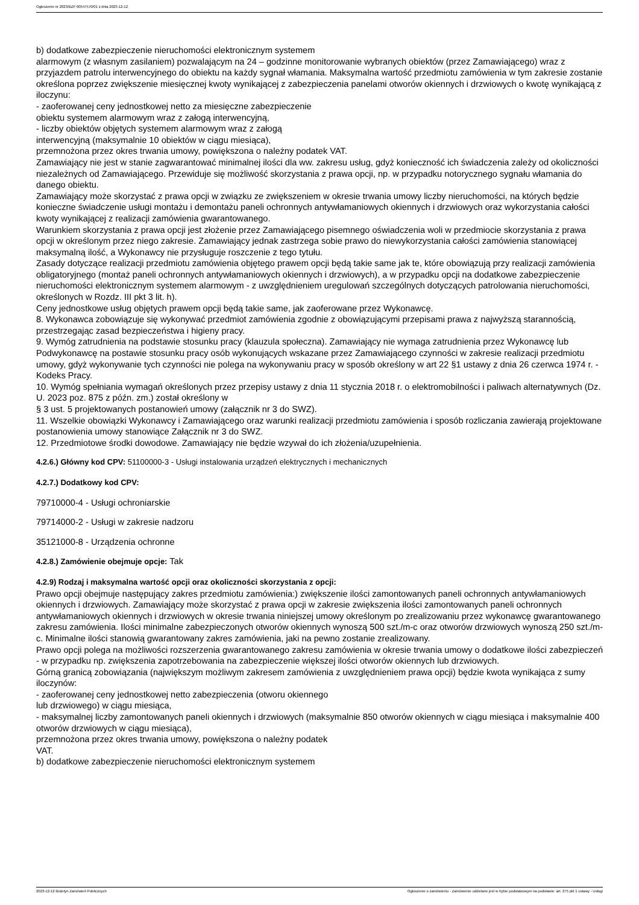Ogłoszenie nr 2023/BZP 00547570/01 z dnia 2023-12-12
b) dodatkowe zabezpieczenie nieruchomości elektronicznym systemem
alarmowym (z własnym zasilaniem) pozwalającym na 24 – godzinne monitorowanie wybranych obiektów (przez Zamawiającego) wraz z przyjazdem patrolu interwencyjnego do obiektu na każdy sygnał włamania. Maksymalna wartość przedmiotu zamówienia w tym zakresie zostanie określona poprzez zwiększenie miesięcznej kwoty wynikającej z zabezpieczenia panelami otworów okiennych i drzwiowych o kwotę wynikającą z iloczynu:
- zaoferowanej ceny jednostkowej netto za miesięczne zabezpieczenie
obiektu systemem alarmowym wraz z załogą interwencyjną,
- liczby obiektów objętych systemem alarmowym wraz z załogą
interwencyjną (maksymalnie 10 obiektów w ciągu miesiąca),
przemnożona przez okres trwania umowy, powiększona o należny podatek VAT.
Zamawiający nie jest w stanie zagwarantować minimalnej ilości dla ww. zakresu usług, gdyż konieczność ich świadczenia zależy od okoliczności niezależnych od Zamawiającego. Przewiduje się możliwość skorzystania z prawa opcji, np. w przypadku notorycznego sygnału włamania do danego obiektu.
Zamawiający może skorzystać z prawa opcji w związku ze zwiększeniem w okresie trwania umowy liczby nieruchomości, na których będzie konieczne świadczenie usługi montażu i demontażu paneli ochronnych antywłamaniowych okiennych i drzwiowych oraz wykorzystania całości kwoty wynikającej z realizacji zamówienia gwarantowanego.
Warunkiem skorzystania z prawa opcji jest złożenie przez Zamawiającego pisemnego oświadczenia woli w przedmiocie skorzystania z prawa opcji w określonym przez niego zakresie. Zamawiający jednak zastrzega sobie prawo do niewykorzystania całości zamówienia stanowiącej maksymalną ilość, a Wykonawcy nie przysługuje roszczenie z tego tytułu.
Zasady dotyczące realizacji przedmiotu zamówienia objętego prawem opcji będą takie same jak te, które obowiązują przy realizacji zamówienia obligatoryjnego (montaż paneli ochronnych antywłamaniowych okiennych i drzwiowych), a w przypadku opcji na dodatkowe zabezpieczenie nieruchomości elektronicznym systemem alarmowym - z uwzględnieniem uregulowań szczególnych dotyczących patrolowania nieruchomości, określonych w Rozdz. III pkt 3 lit. h).
Ceny jednostkowe usług objętych prawem opcji będą takie same, jak zaoferowane przez Wykonawcę.
8. Wykonawca zobowiązuje się wykonywać przedmiot zamówienia zgodnie z obowiązującymi przepisami prawa z najwyższą starannością, przestrzegając zasad bezpieczeństwa i higieny pracy.
9. Wymóg zatrudnienia na podstawie stosunku pracy (klauzula społeczna). Zamawiający nie wymaga zatrudnienia przez Wykonawcę lub Podwykonawcę na postawie stosunku pracy osób wykonujących wskazane przez Zamawiającego czynności w zakresie realizacji przedmiotu umowy, gdyż wykonywanie tych czynności nie polega na wykonywaniu pracy w sposób określony w art 22 §1 ustawy z dnia 26 czerwca 1974 r. - Kodeks Pracy.
10. Wymóg spełniania wymagań określonych przez przepisy ustawy z dnia 11 stycznia 2018 r. o elektromobilności i paliwach alternatywnych (Dz. U. 2023 poz. 875 z późn. zm.) został określony w
§ 3 ust. 5 projektowanych postanowień umowy (załącznik nr 3 do SWZ).
11. Wszelkie obowiązki Wykonawcy i Zamawiającego oraz warunki realizacji przedmiotu zamówienia i sposób rozliczania zawierają projektowane postanowienia umowy stanowiące Załącznik nr 3 do SWZ.
12. Przedmiotowe środki dowodowe. Zamawiający nie będzie wzywał do ich złożenia/uzupełnienia.
4.2.6.) Główny kod CPV: 51100000-3 - Usługi instalowania urządzeń elektrycznych i mechanicznych
4.2.7.) Dodatkowy kod CPV:
79710000-4 - Usługi ochroniarskie
79714000-2 - Usługi w zakresie nadzoru
35121000-8 - Urządzenia ochronne
4.2.8.) Zamówienie obejmuje opcje: Tak
4.2.9) Rodzaj i maksymalna wartość opcji oraz okoliczności skorzystania z opcji:
Prawo opcji obejmuje następujący zakres przedmiotu zamówienia:) zwiększenie ilości zamontowanych paneli ochronnych antywłamaniowych okiennych i drzwiowych. Zamawiający może skorzystać z prawa opcji w zakresie zwiększenia ilości zamontowanych paneli ochronnych antywłamaniowych okiennych i drzwiowych w okresie trwania niniejszej umowy określonym po zrealizowaniu przez wykonawcę gwarantowanego zakresu zamówienia. Ilości minimalne zabezpieczonych otworów okiennych wynoszą 500 szt./m-c oraz otworów drzwiowych wynoszą 250 szt./m-c. Minimalne ilości stanowią gwarantowany zakres zamówienia, jaki na pewno zostanie zrealizowany.
Prawo opcji polega na możliwości rozszerzenia gwarantowanego zakresu zamówienia w okresie trwania umowy o dodatkowe ilości zabezpieczeń - w przypadku np. zwiększenia zapotrzebowania na zabezpieczenie większej ilości otworów okiennych lub drzwiowych.
Górną granicą zobowiązania (największym możliwym zakresem zamówienia z uwzględnieniem prawa opcji) będzie kwota wynikająca z sumy iloczynów:
- zaoferowanej ceny jednostkowej netto zabezpieczenia (otworu okiennego
lub drzwiowego) w ciągu miesiąca,
- maksymalnej liczby zamontowanych paneli okiennych i drzwiowych (maksymalnie 850 otworów okiennych w ciągu miesiąca i maksymalnie 400 otworów drzwiowych w ciągu miesiąca),
przemnożona przez okres trwania umowy, powiększona o należny podatek
VAT.
b) dodatkowe zabezpieczenie nieruchomości elektronicznym systemem
2023-12-12 Biuletyn Zamówień Publicznych Ogłoszenie o zamówieniu - Zamówienie udzielane jest w trybie podstawowym na podstawie: art. 275 pkt 1 ustawy - Usługi